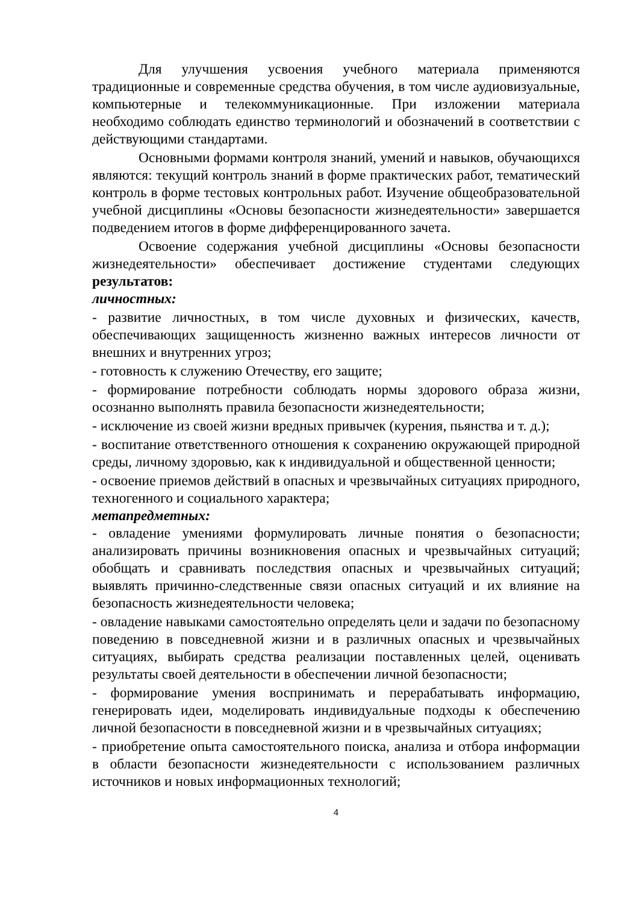Для улучшения усвоения учебного материала применяются традиционные и современные средства обучения, в том числе аудиовизуальные, компьютерные и телекоммуникационные. При изложении материала необходимо соблюдать единство терминологий и обозначений в соответствии с действующими стандартами.
Основными формами контроля знаний, умений и навыков, обучающихся являются: текущий контроль знаний в форме практических работ, тематический контроль в форме тестовых контрольных работ. Изучение общеобразовательной учебной дисциплины «Основы безопасности жизнедеятельности» завершается подведением итогов в форме дифференцированного зачета.
Освоение содержания учебной дисциплины «Основы безопасности жизнедеятельности» обеспечивает достижение студентами следующих результатов:
личностных:
- развитие личностных, в том числе духовных и физических, качеств, обеспечивающих защищенность жизненно важных интересов личности от внешних и внутренних угроз;
- готовность к служению Отечеству, его защите;
- формирование потребности соблюдать нормы здорового образа жизни, осознанно выполнять правила безопасности жизнедеятельности;
- исключение из своей жизни вредных привычек (курения, пьянства и т. д.);
- воспитание ответственного отношения к сохранению окружающей природной среды, личному здоровью, как к индивидуальной и общественной ценности;
- освоение приемов действий в опасных и чрезвычайных ситуациях природного, техногенного и социального характера;
метапредметных:
- овладение умениями формулировать личные понятия о безопасности; анализировать причины возникновения опасных и чрезвычайных ситуаций; обобщать и сравнивать последствия опасных и чрезвычайных ситуаций; выявлять причинно-следственные связи опасных ситуаций и их влияние на безопасность жизнедеятельности человека;
- овладение навыками самостоятельно определять цели и задачи по безопасному поведению в повседневной жизни и в различных опасных и чрезвычайных ситуациях, выбирать средства реализации поставленных целей, оценивать результаты своей деятельности в обеспечении личной безопасности;
- формирование умения воспринимать и перерабатывать информацию, генерировать идеи, моделировать индивидуальные подходы к обеспечению личной безопасности в повседневной жизни и в чрезвычайных ситуациях;
- приобретение опыта самостоятельного поиска, анализа и отбора информации в области безопасности жизнедеятельности с использованием различных источников и новых информационных технологий;
4